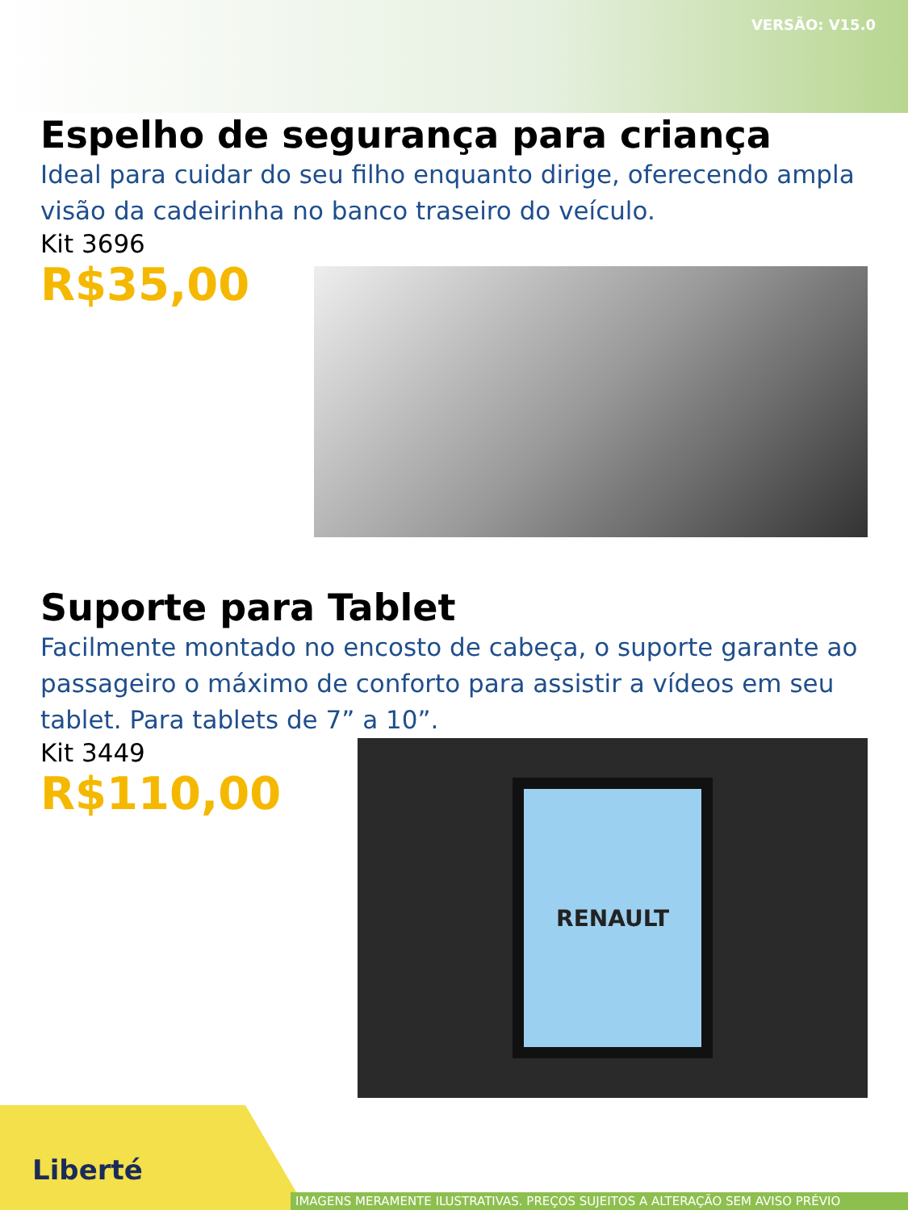VERSÃO: V15.0
Espelho de segurança para criança
Ideal para cuidar do seu filho enquanto dirige, oferecendo ampla visão da cadeirinha no banco traseiro do veículo.
Kit 3696
R$35,00
Suporte para Tablet
Facilmente montado no encosto de cabeça, o suporte garante ao passageiro o máximo de conforto para assistir a vídeos em seu tablet. Para tablets de 7” a 10”.
Kit 3449
R$110,00
RENAULT
Liberté
IMAGENS MERAMENTE ILUSTRATIVAS. PREÇOS SUJEITOS A ALTERAÇÃO SEM AVISO PRÉVIO